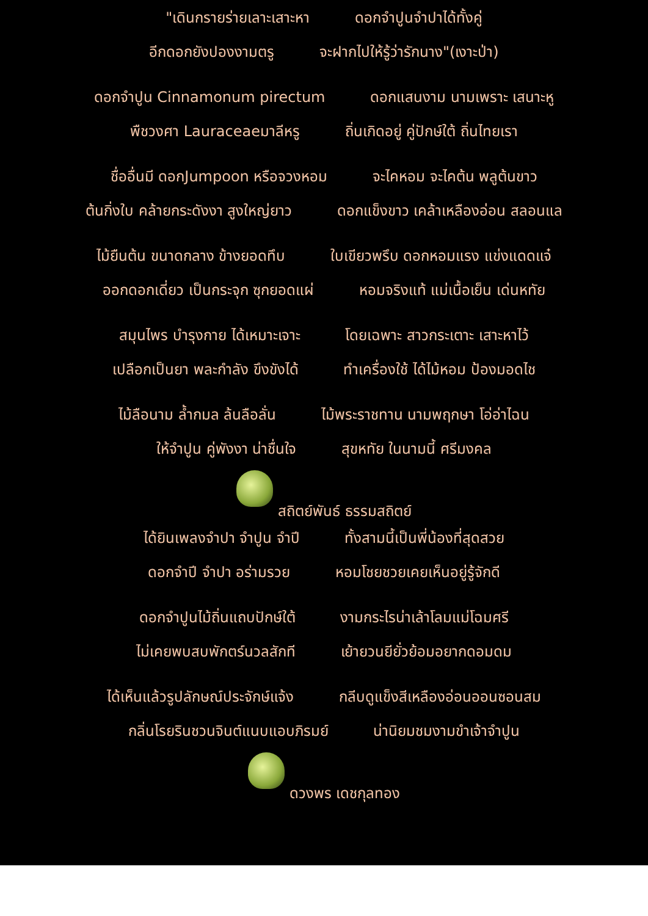"เดินกรายร่ายเลาะเสาะหา ดอกจำปูนจำปาได้ทั้งคู่
อีกดอกยังปองงามตรู จะฝากไปให้รู้ว่ารักนาง"(เงาะป่า)
ดอกจำปูน Cinnamonum pirectum ดอกแสนงาม นามเพราะ เสนาะหู
พืชวงศา Lauraceaeมาลีหรู ถิ่นเกิดอยู่ คู่ปักษ์ใต้ ถิ่นไทยเรา
ชื่ออื่นมี ดอกJumpoon หรือจวงหอม จะไคหอม จะไคต้น พลูต้นขาว
ต้นกิ่งใบ คล้ายกระดังงา สูงใหญ่ยาว ดอกแข็งขาว เคล้าเหลืองอ่อน สลอนแล
ไม้ยืนต้น ขนาดกลาง ข้างยอดทึบ ใบเขียวพรึบ ดอกหอมแรง แข่งแดดแจ๋
ออกดอกเดี่ยว เป็นกระจุก ซุกยอดแผ่ หอมจริงแท้ แม่เนื้อเย็น เด่นหทัย
สมุนไพร บำรุงกาย ได้เหมาะเจาะ โดยเฉพาะ สาวกระเตาะ เสาะหาไว้
เปลือกเป็นยา พละกำลัง ขึงขังได้ ทำเครื่องใช้ ได้ไม้หอม ป้องมอดไช
ไม้ลือนาม ล้ำกมล ล้นลือลั่น ไม้พระราชทาน นามพฤกษา โอ่อ่าไฉน
ให้จำปูน คู่พังงา น่าชื่นใจ สุขหทัย ในนามนี้ ศรีมงคล
สถิตย์พันธ์ ธรรมสถิตย์
ได้ยินเพลงจำปา จำปูน จำปี ทั้งสามนี้เป็นพี่น้องที่สุดสวย
ดอกจำปี จำปา อร่ามรวย หอมโชยชวยเคยเห็นอยู่รู้จักดี
ดอกจำปูนไม้ถิ่นแถบปักษ์ใต้ งามกระไรน่าเล้าโลมแม่โฉมศรี
ไม่เคยพบสบพักตร์นวลสักที เย้ายวนยียั่วย้อมอยากดอมดม
ได้เห็นแล้วรูปลักษณ์ประจักษ์แจ้ง กลีบดูแข็งสีเหลืองอ่อนออนซอนสม
กลิ่นโรยรินชวนจินต์แนบแอบภิรมย์ น่านิยมชมงามขำเจ้าจำปูน
ดวงพร เดชกุลทอง